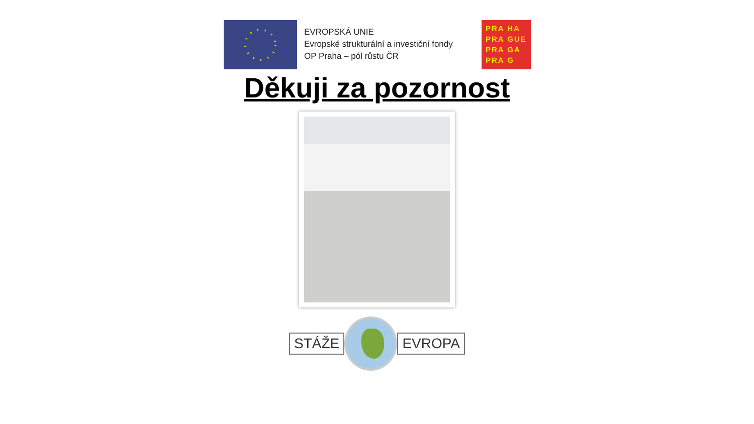EVROPSKÁ UNIE
Evropské strukturální a investiční fondy
OP Praha – pól růstu ČR
PRA HA
PRA GUE
PRA GA
PRA G
Děkuji za pozornost
STÁŽE EVROPA